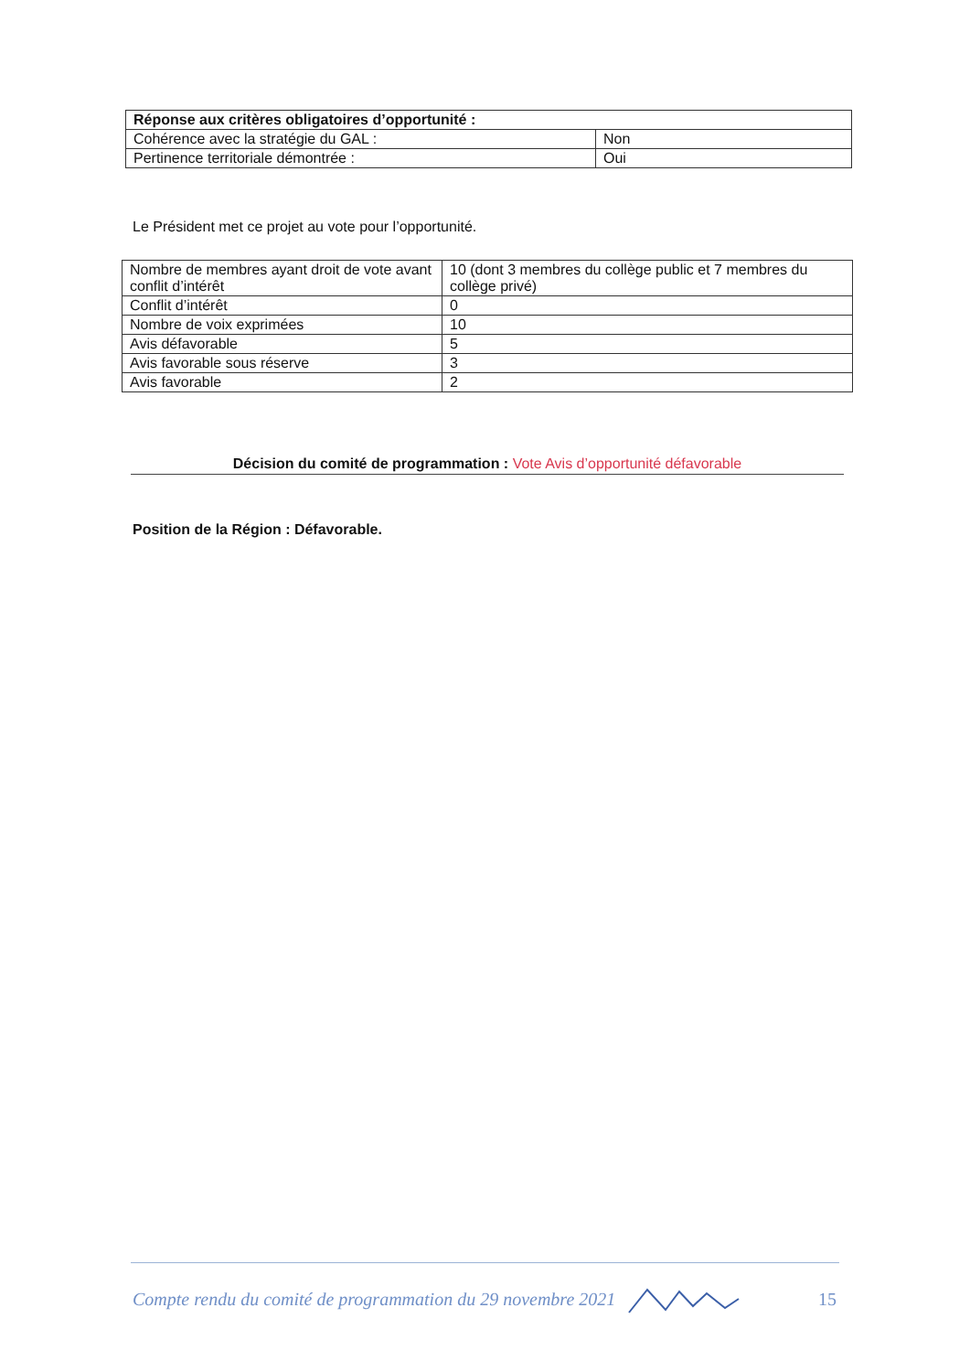| Réponse aux critères obligatoires d’opportunité : | |
| Cohérence avec la stratégie du GAL : | Non |
| Pertinence territoriale démontrée : | Oui |
Le Président met ce projet au vote pour l’opportunité.
| Nombre de membres ayant droit de vote avant conflit d’intérêt | 10 (dont 3 membres du collège public et 7 membres du collège privé) |
| Conflit d’intérêt | 0 |
| Nombre de voix exprimées | 10 |
| Avis défavorable | 5 |
| Avis favorable sous réserve | 3 |
| Avis favorable | 2 |
Décision du comité de programmation : Vote Avis d’opportunité défavorable
Position de la Région : Défavorable.
Compte rendu du comité de programmation du 29 novembre 2021 15